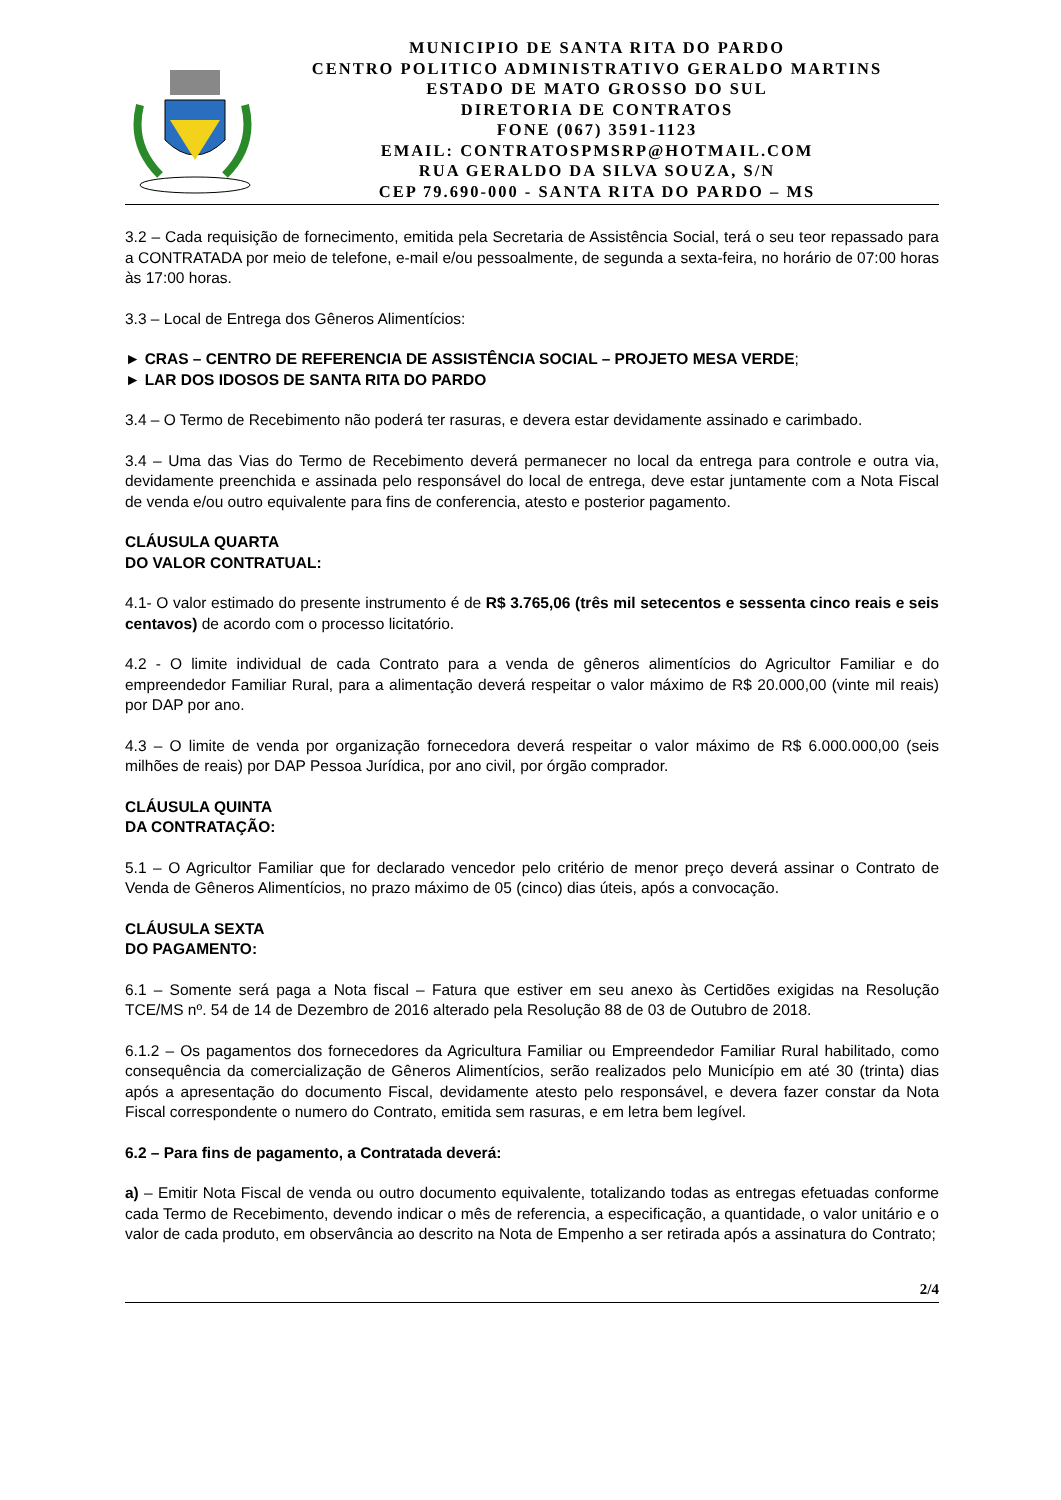MUNICIPIO DE SANTA RITA DO PARDO
CENTRO POLITICO ADMINISTRATIVO GERALDO MARTINS
ESTADO DE MATO GROSSO DO SUL
DIRETORIA DE CONTRATOS
FONE (067) 3591-1123
EMAIL: CONTRATOSPMSRP@HOTMAIL.COM
RUA GERALDO DA SILVA SOUZA, S/N
CEP 79.690-000 - SANTA RITA DO PARDO – MS
3.2 – Cada requisição de fornecimento, emitida pela Secretaria de Assistência Social, terá o seu teor repassado para a CONTRATADA por meio de telefone, e-mail e/ou pessoalmente, de segunda a sexta-feira, no horário de 07:00 horas às 17:00 horas.
3.3 – Local de Entrega dos Gêneros Alimentícios:
► CRAS – CENTRO DE REFERENCIA DE ASSISTÊNCIA SOCIAL – PROJETO MESA VERDE;
► LAR DOS IDOSOS DE SANTA RITA DO PARDO
3.4 – O Termo de Recebimento não poderá ter rasuras, e devera estar devidamente assinado e carimbado.
3.4 – Uma das Vias do Termo de Recebimento deverá permanecer no local da entrega para controle e outra via, devidamente preenchida e assinada pelo responsável do local de entrega, deve estar juntamente com a Nota Fiscal de venda e/ou outro equivalente para fins de conferencia, atesto e posterior pagamento.
CLÁUSULA QUARTA
DO VALOR CONTRATUAL:
4.1- O valor estimado do presente instrumento é de R$ 3.765,06 (três mil setecentos e sessenta cinco reais e seis centavos) de acordo com o processo licitatório.
4.2 - O limite individual de cada Contrato para a venda de gêneros alimentícios do Agricultor Familiar e do empreendedor Familiar Rural, para a alimentação deverá respeitar o valor máximo de R$ 20.000,00 (vinte mil reais) por DAP por ano.
4.3 – O limite de venda por organização fornecedora deverá respeitar o valor máximo de R$ 6.000.000,00 (seis milhões de reais) por DAP Pessoa Jurídica, por ano civil, por órgão comprador.
CLÁUSULA QUINTA
DA CONTRATAÇÃO:
5.1 – O Agricultor Familiar que for declarado vencedor pelo critério de menor preço deverá assinar o Contrato de Venda de Gêneros Alimentícios, no prazo máximo de 05 (cinco) dias úteis, após a convocação.
CLÁUSULA SEXTA
DO PAGAMENTO:
6.1 – Somente será paga a Nota fiscal – Fatura que estiver em seu anexo às Certidões exigidas na Resolução TCE/MS nº. 54 de 14 de Dezembro de 2016 alterado pela Resolução 88 de 03 de Outubro de 2018.
6.1.2 – Os pagamentos dos fornecedores da Agricultura Familiar ou Empreendedor Familiar Rural habilitado, como consequência da comercialização de Gêneros Alimentícios, serão realizados pelo Município em até 30 (trinta) dias após a apresentação do documento Fiscal, devidamente atesto pelo responsável, e devera fazer constar da Nota Fiscal correspondente o numero do Contrato, emitida sem rasuras, e em letra bem legível.
6.2 – Para fins de pagamento, a Contratada deverá:
a) – Emitir Nota Fiscal de venda ou outro documento equivalente, totalizando todas as entregas efetuadas conforme cada Termo de Recebimento, devendo indicar o mês de referencia, a especificação, a quantidade, o valor unitário e o valor de cada produto, em observância ao descrito na Nota de Empenho a ser retirada após a assinatura do Contrato;
2/4